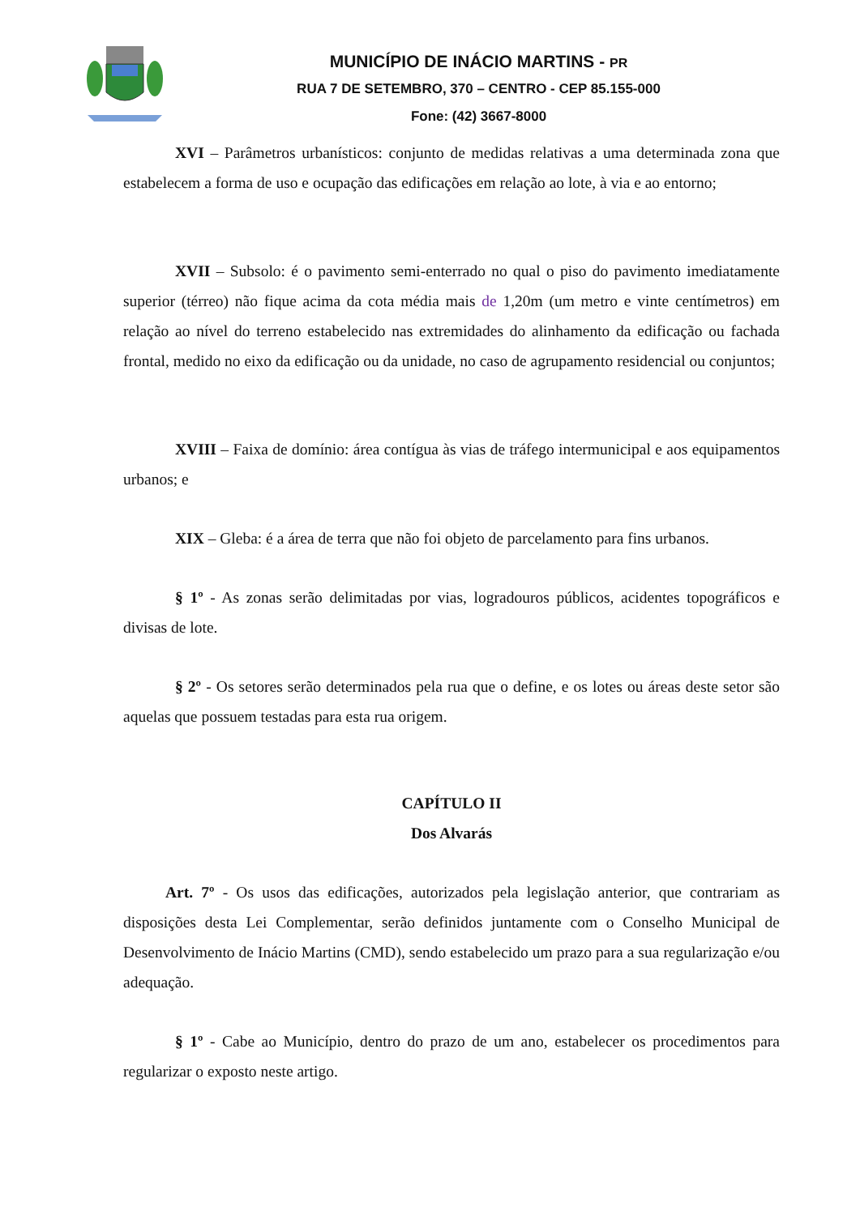MUNICÍPIO DE INÁCIO MARTINS - PR
RUA 7 DE SETEMBRO, 370 – CENTRO - CEP 85.155-000
Fone: (42) 3667-8000
XVI – Parâmetros urbanísticos: conjunto de medidas relativas a uma determinada zona que estabelecem a forma de uso e ocupação das edificações em relação ao lote, à via e ao entorno;
XVII – Subsolo: é o pavimento semi-enterrado no qual o piso do pavimento imediatamente superior (térreo) não fique acima da cota média mais de 1,20m (um metro e vinte centímetros) em relação ao nível do terreno estabelecido nas extremidades do alinhamento da edificação ou fachada frontal, medido no eixo da edificação ou da unidade, no caso de agrupamento residencial ou conjuntos;
XVIII – Faixa de domínio: área contígua às vias de tráfego intermunicipal e aos equipamentos urbanos; e
XIX – Gleba: é a área de terra que não foi objeto de parcelamento para fins urbanos.
§ 1º - As zonas serão delimitadas por vias, logradouros públicos, acidentes topográficos e divisas de lote.
§ 2º - Os setores serão determinados pela rua que o define, e os lotes ou áreas deste setor são aquelas que possuem testadas para esta rua origem.
CAPÍTULO II
Dos Alvarás
Art. 7º - Os usos das edificações, autorizados pela legislação anterior, que contrariam as disposições desta Lei Complementar, serão definidos juntamente com o Conselho Municipal de Desenvolvimento de Inácio Martins (CMD), sendo estabelecido um prazo para a sua regularização e/ou adequação.
§ 1º - Cabe ao Município, dentro do prazo de um ano, estabelecer os procedimentos para regularizar o exposto neste artigo.